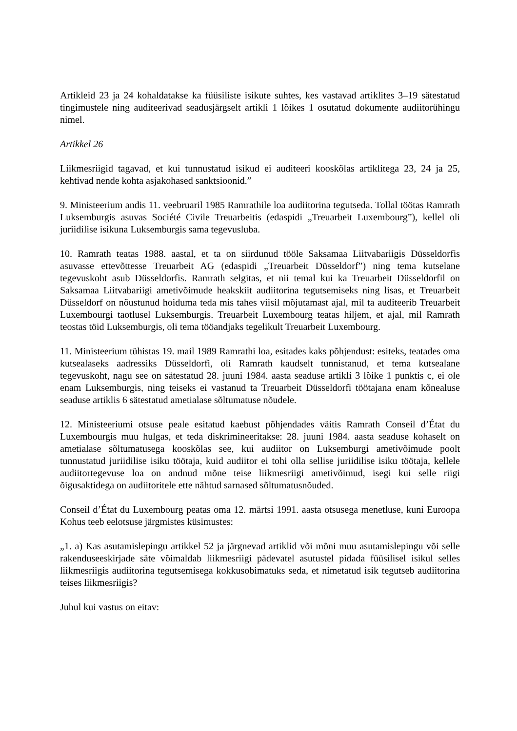Artikleid 23 ja 24 kohaldatakse ka füüsiliste isikute suhtes, kes vastavad artiklites 3–19 sätestatud tingimustele ning auditeerivad seadusjärgselt artikli 1 lõikes 1 osutatud dokumente audiitorühingu nimel.
Artikkel 26
Liikmesriigid tagavad, et kui tunnustatud isikud ei auditeeri kooskõlas artiklitega 23, 24 ja 25, kehtivad nende kohta asjakohased sanktsioonid.”
9. Ministeerium andis 11. veebruaril 1985 Ramrathile loa audiitorina tegutseda. Tollal töötas Ramrath Luksemburgis asuvas Société Civile Treuarbeitis (edaspidi „Treuarbeit Luxembourg”), kellel oli juriidilise isikuna Luksemburgis sama tegevusluba.
10. Ramrath teatas 1988. aastal, et ta on siirdunud tööle Saksamaa Liitvabariigis Düsseldorfis asuvasse ettevõttesse Treuarbeit AG (edaspidi „Treuarbeit Düsseldorf”) ning tema kutselane tegevuskoht asub Düsseldorfis. Ramrath selgitas, et nii temal kui ka Treuarbeit Düsseldorfil on Saksamaa Liitvabariigi ametivõimude heakskiit audiitorina tegutsemiseks ning lisas, et Treuarbeit Düsseldorf on nõustunud hoiduma teda mis tahes viisil mõjutamast ajal, mil ta auditeerib Treuarbeit Luxembourgi taotlusel Luksemburgis. Treuarbeit Luxembourg teatas hiljem, et ajal, mil Ramrath teostas töid Luksemburgis, oli tema tööandjaks tegelikult Treuarbeit Luxembourg.
11. Ministeerium tühistas 19. mail 1989 Ramrathi loa, esitades kaks põhjendust: esiteks, teatades oma kutsealaseks aadressiks Düsseldorfi, oli Ramrath kaudselt tunnistanud, et tema kutsealane tegevuskoht, nagu see on sätestatud 28. juuni 1984. aasta seaduse artikli 3 lõike 1 punktis c, ei ole enam Luksemburgis, ning teiseks ei vastanud ta Treuarbeit Düsseldorfi töötajana enam kõnealuse seaduse artiklis 6 sätestatud ametialase sõltumatuse nõudele.
12. Ministeeriumi otsuse peale esitatud kaebust põhjendades väitis Ramrath Conseil d’État du Luxembourgis muu hulgas, et teda diskrimineeritakse: 28. juuni 1984. aasta seaduse kohaselt on ametialase sõltumatusega kooskõlas see, kui audiitor on Luksemburgi ametivõimude poolt tunnustatud juriidilise isiku töötaja, kuid audiitor ei tohi olla sellise juriidilise isiku töötaja, kellele audiitortegevuse loa on andnud mõne teise liikmesriigi ametivõimud, isegi kui selle riigi õigusaktidega on audiitoritele ette nähtud sarnased sõltumatusnõuded.
Conseil d’État du Luxembourg peatas oma 12. märtsi 1991. aasta otsusega menetluse, kuni Euroopa Kohus teeb eelotsuse järgmistes küsimustes:
„1. a) Kas asutamislepingu artikkel 52 ja järgnevad artiklid või mõni muu asutamislepingu või selle rakenduseeskirjade säte võimaldab liikmesriigi pädevatel asutustel pidada füüsilisel isikul selles liikmesriigis audiitorina tegutsemisega kokkusobimatuks seda, et nimetatud isik tegutseb audiitorina teises liikmesriigis?
Juhul kui vastus on eitav: